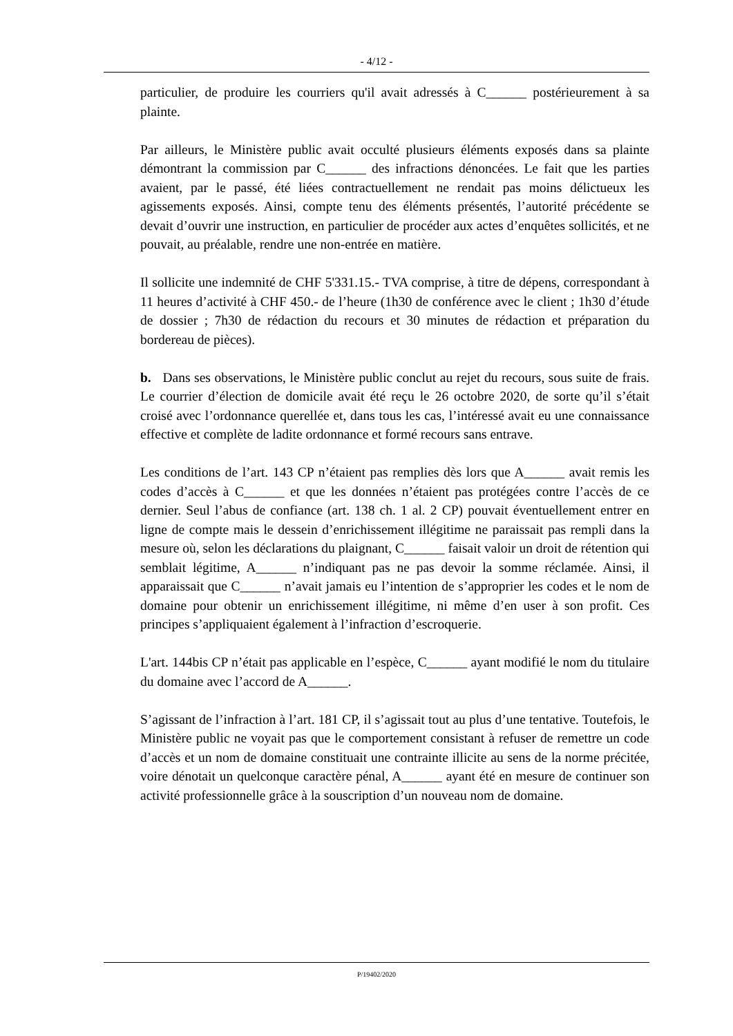- 4/12 -
particulier, de produire les courriers qu'il avait adressés à C______ postérieurement à sa plainte.
Par ailleurs, le Ministère public avait occulté plusieurs éléments exposés dans sa plainte démontrant la commission par C______ des infractions dénoncées. Le fait que les parties avaient, par le passé, été liées contractuellement ne rendait pas moins délictueux les agissements exposés. Ainsi, compte tenu des éléments présentés, l’autorité précédente se devait d’ouvrir une instruction, en particulier de procéder aux actes d’enquêtes sollicités, et ne pouvait, au préalable, rendre une non-entrée en matière.
Il sollicite une indemnité de CHF 5'331.15.- TVA comprise, à titre de dépens, correspondant à 11 heures d’activité à CHF 450.- de l’heure (1h30 de conférence avec le client ; 1h30 d’étude de dossier ; 7h30 de rédaction du recours et 30 minutes de rédaction et préparation du bordereau de pièces).
b. Dans ses observations, le Ministère public conclut au rejet du recours, sous suite de frais. Le courrier d’élection de domicile avait été reçu le 26 octobre 2020, de sorte qu’il s’était croisé avec l’ordonnance querellée et, dans tous les cas, l’intéressé avait eu une connaissance effective et complète de ladite ordonnance et formé recours sans entrave.
Les conditions de l’art. 143 CP n’étaient pas remplies dès lors que A______ avait remis les codes d’accès à C______ et que les données n’étaient pas protégées contre l’accès de ce dernier. Seul l’abus de confiance (art. 138 ch. 1 al. 2 CP) pouvait éventuellement entrer en ligne de compte mais le dessein d’enrichissement illégitime ne paraissait pas rempli dans la mesure où, selon les déclarations du plaignant, C______ faisait valoir un droit de rétention qui semblait légitime, A______ n’indiquant pas ne pas devoir la somme réclamée. Ainsi, il apparaissait que C______ n’avait jamais eu l’intention de s’approprier les codes et le nom de domaine pour obtenir un enrichissement illégitime, ni même d’en user à son profit. Ces principes s’appliquaient également à l’infraction d’escroquerie.
L'art. 144bis CP n’était pas applicable en l’espèce, C______ ayant modifié le nom du titulaire du domaine avec l’accord de A______.
S’agissant de l’infraction à l’art. 181 CP, il s’agissait tout au plus d’une tentative. Toutefois, le Ministère public ne voyait pas que le comportement consistant à refuser de remettre un code d’accès et un nom de domaine constituait une contrainte illicite au sens de la norme précitée, voire dénotait un quelconque caractère pénal, A______ ayant été en mesure de continuer son activité professionnelle grâce à la souscription d’un nouveau nom de domaine.
P/19402/2020